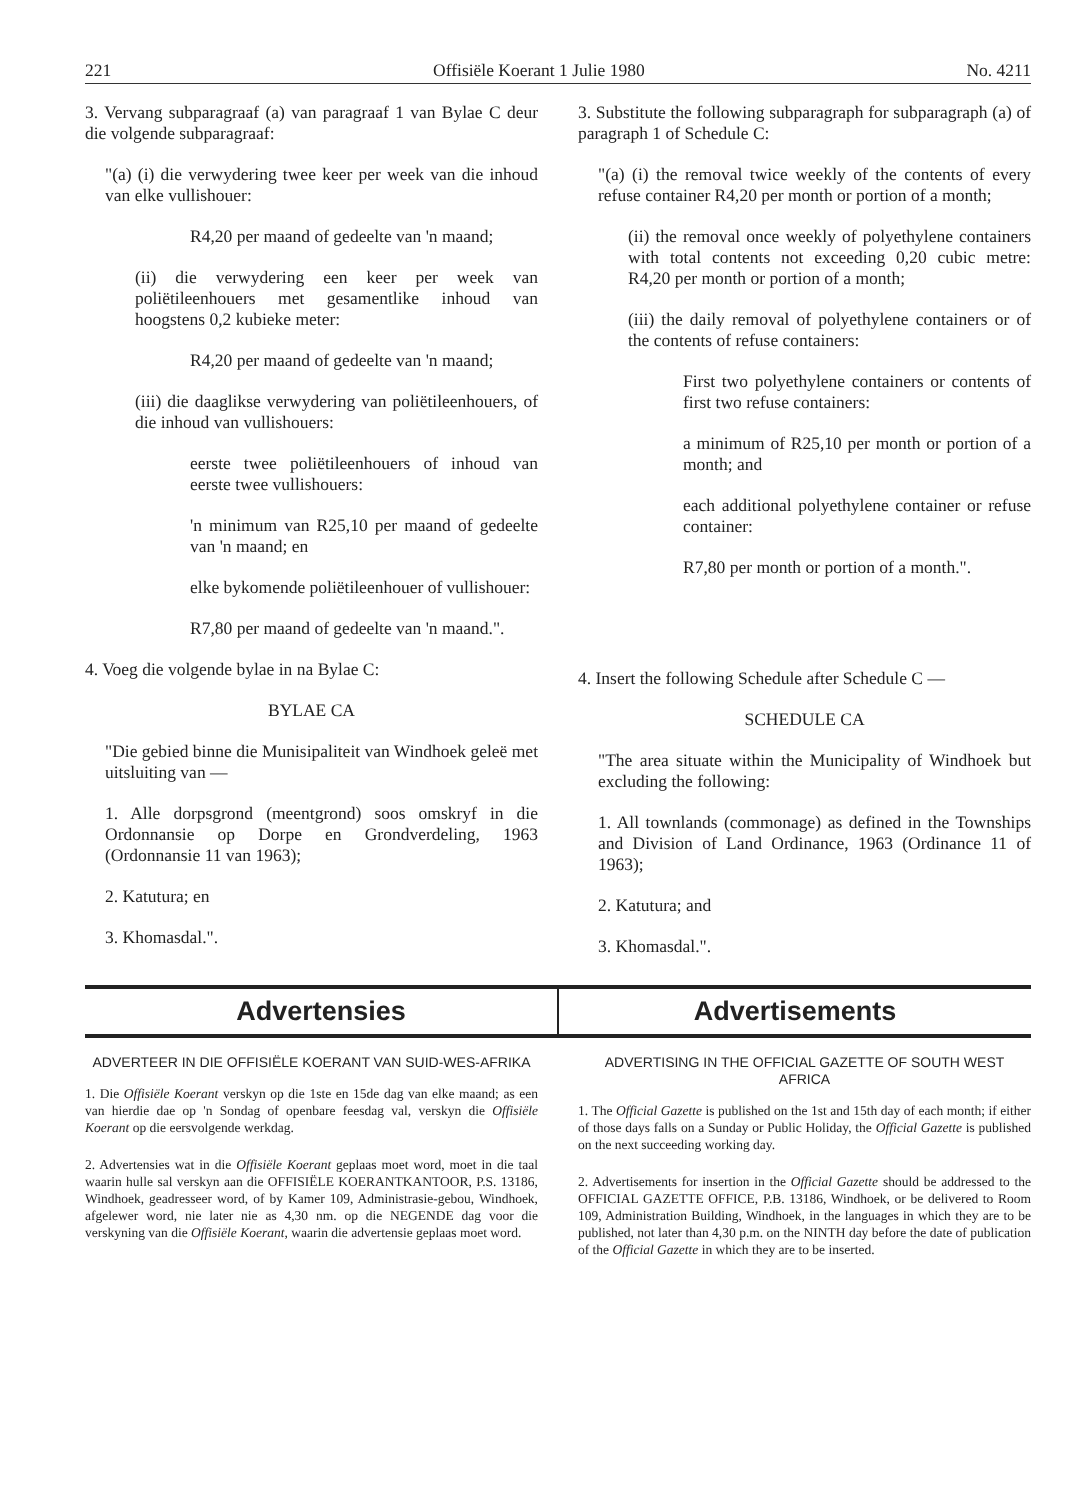221 Offisiële Koerant 1 Julie 1980 No. 4211
3. Vervang subparagraaf (a) van paragraaf 1 van Bylae C deur die volgende subparagraaf:
"(a) (i) die verwydering twee keer per week van die inhoud van elke vullishouer:
R4,20 per maand of gedeelte van 'n maand;
(ii) die verwydering een keer per week van poliëtileenhouers met gesamentlike inhoud van hoogstens 0,2 kubieke meter:
R4,20 per maand of gedeelte van 'n maand;
(iii) die daaglikse verwydering van poliëtileenhouers, of die inhoud van vullishouers:
eerste twee poliëtileenhouers of inhoud van eerste twee vullishouers:
'n minimum van R25,10 per maand of gedeelte van 'n maand; en
elke bykomende poliëtileenhouer of vullishouer:
R7,80 per maand of gedeelte van 'n maand.".
4. Voeg die volgende bylae in na Bylae C:
BYLAE CA
"Die gebied binne die Munisipaliteit van Windhoek geleë met uitsluiting van —
1. Alle dorpsgrond (meentgrond) soos omskryf in die Ordonnansie op Dorpe en Grondverdeling, 1963 (Ordonnansie 11 van 1963);
2. Katutura; en
3. Khomasdal.".
3. Substitute the following subparagraph for subparagraph (a) of paragraph 1 of Schedule C:
"(a) (i) the removal twice weekly of the contents of every refuse container R4,20 per month or portion of a month;
(ii) the removal once weekly of polyethylene containers with total contents not exceeding 0,20 cubic metre: R4,20 per month or portion of a month;
(iii) the daily removal of polyethylene containers or of the contents of refuse containers:
First two polyethylene containers or contents of first two refuse containers:
a minimum of R25,10 per month or portion of a month; and
each additional polyethylene container or refuse container:
R7,80 per month or portion of a month.".
4. Insert the following Schedule after Schedule C —
SCHEDULE CA
"The area situate within the Municipality of Windhoek but excluding the following:
1. All townlands (commonage) as defined in the Townships and Division of Land Ordinance, 1963 (Ordinance 11 of 1963);
2. Katutura; and
3. Khomasdal.".
Advertensies Advertisements
ADVERTEER IN DIE OFFISIËLE KOERANT VAN SUID-WES-AFRIKA
1. Die Offisiële Koerant verskyn op die 1ste en 15de dag van elke maand; as een van hierdie dae op 'n Sondag of openbare feesdag val, verskyn die Offisiële Koerant op die eersvolgende werkdag.
2. Advertensies wat in die Offisiële Koerant geplaas moet word, moet in die taal waarin hulle sal verskyn aan die OFFISIËLE KOERANTKANTOOR, P.S. 13186, Windhoek, geadresseer word, of by Kamer 109, Administrasie-gebou, Windhoek, afgelewer word, nie later nie as 4,30 nm. op die NEGENDE dag voor die verskyning van die Offisiële Koerant, waarin die advertensie geplaas moet word.
ADVERTISING IN THE OFFICIAL GAZETTE OF SOUTH WEST AFRICA
1. The Official Gazette is published on the 1st and 15th day of each month; if either of those days falls on a Sunday or Public Holiday, the Official Gazette is published on the next succeeding working day.
2. Advertisements for insertion in the Official Gazette should be addressed to the OFFICIAL GAZETTE OFFICE, P.B. 13186, Windhoek, or be delivered to Room 109, Administration Building, Windhoek, in the languages in which they are to be published, not later than 4,30 p.m. on the NINTH day before the date of publication of the Official Gazette in which they are to be inserted.